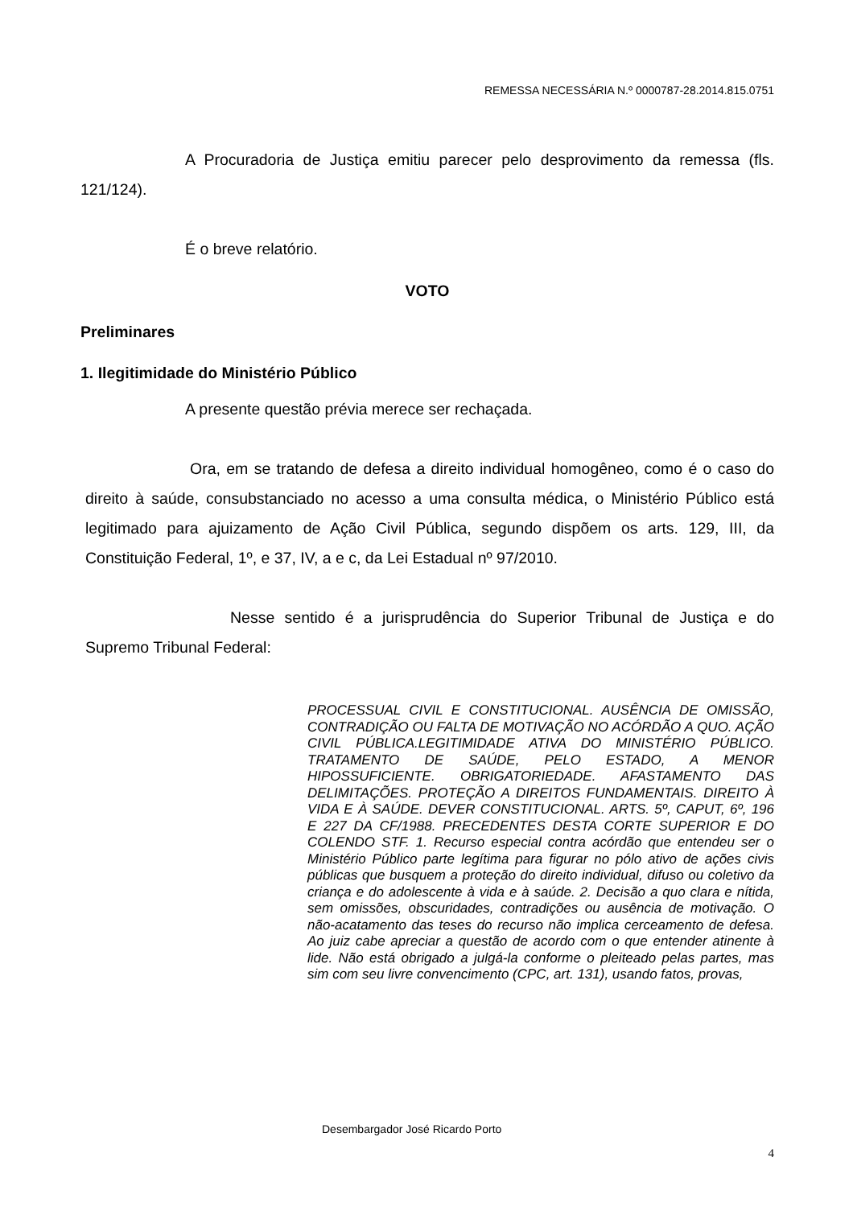REMESSA NECESSÁRIA N.º 0000787-28.2014.815.0751
A Procuradoria de Justiça emitiu parecer pelo desprovimento da remessa (fls. 121/124).
É o breve relatório.
VOTO
Preliminares
1. Ilegitimidade do Ministério Público
A presente questão prévia merece ser rechaçada.
Ora, em se tratando de defesa a direito individual homogêneo, como é o caso do direito à saúde, consubstanciado no acesso a uma consulta médica, o Ministério Público está legitimado para ajuizamento de Ação Civil Pública, segundo dispõem os arts. 129, III, da Constituição Federal, 1º, e 37, IV, a e c, da Lei Estadual nº 97/2010.
Nesse sentido é a jurisprudência do Superior Tribunal de Justiça e do Supremo Tribunal Federal:
PROCESSUAL CIVIL E CONSTITUCIONAL. AUSÊNCIA DE OMISSÃO, CONTRADIÇÃO OU FALTA DE MOTIVAÇÃO NO ACÓRDÃO A QUO. AÇÃO CIVIL PÚBLICA.LEGITIMIDADE ATIVA DO MINISTÉRIO PÚBLICO. TRATAMENTO DE SAÚDE, PELO ESTADO, A MENOR HIPOSSUFICIENTE. OBRIGATORIEDADE. AFASTAMENTO DAS DELIMITAÇÕES. PROTEÇÃO A DIREITOS FUNDAMENTAIS. DIREITO À VIDA E À SAÚDE. DEVER CONSTITUCIONAL. ARTS. 5º, CAPUT, 6º, 196 E 227 DA CF/1988. PRECEDENTES DESTA CORTE SUPERIOR E DO COLENDO STF. 1. Recurso especial contra acórdão que entendeu ser o Ministério Público parte legítima para figurar no pólo ativo de ações civis públicas que busquem a proteção do direito individual, difuso ou coletivo da criança e do adolescente à vida e à saúde. 2. Decisão a quo clara e nítida, sem omissões, obscuridades, contradições ou ausência de motivação. O não-acatamento das teses do recurso não implica cerceamento de defesa. Ao juiz cabe apreciar a questão de acordo com o que entender atinente à lide. Não está obrigado a julgá-la conforme o pleiteado pelas partes, mas sim com seu livre convencimento (CPC, art. 131), usando fatos, provas,
Desembargador José Ricardo Porto
4